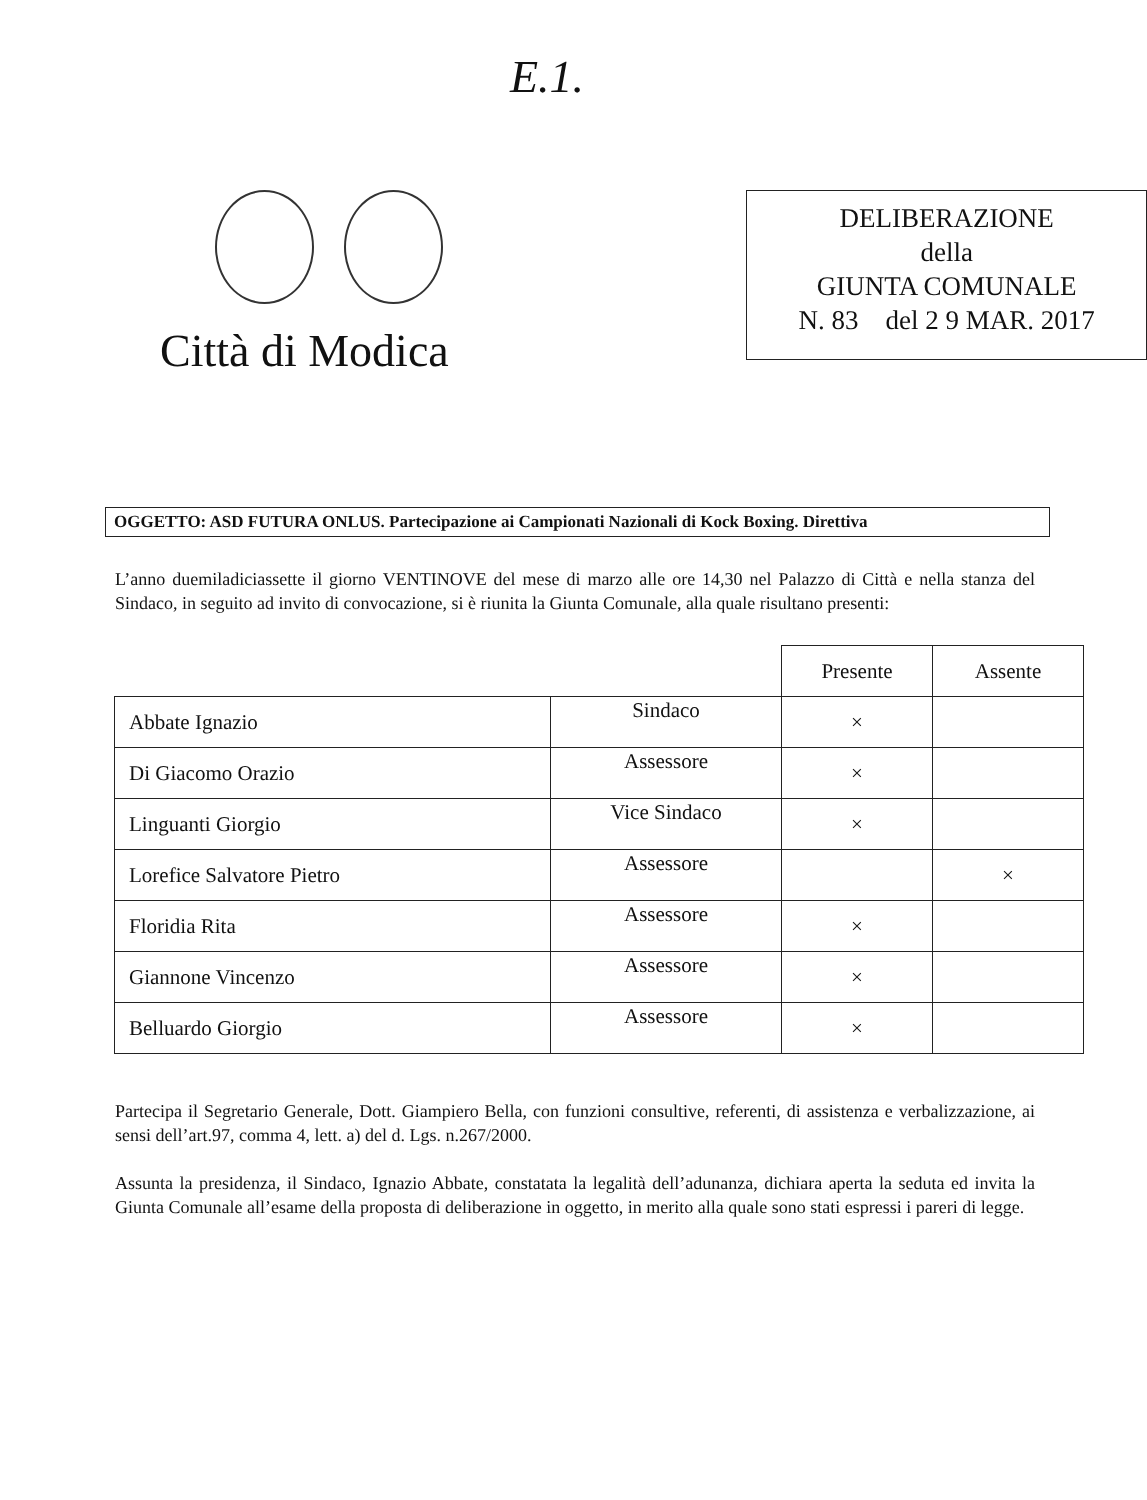E.1.
Città di Modica
DELIBERAZIONE
della
GIUNTA COMUNALE
N. 83 del 2 9 MAR. 2017
OGGETTO: ASD FUTURA ONLUS. Partecipazione ai Campionati Nazionali di Kock Boxing. Direttiva
L’anno duemiladiciassette il giorno VENTINOVE del mese di marzo alle ore 14,30 nel Palazzo di Città e nella stanza del Sindaco, in seguito ad invito di convocazione, si è riunita la Giunta Comunale, alla quale risultano presenti:
| | | Presente | Assente |
| --- | --- | --- | --- |
| Abbate Ignazio | Sindaco | × | |
| Di Giacomo Orazio | Assessore | × | |
| Linguanti Giorgio | Vice Sindaco | × | |
| Lorefice Salvatore Pietro | Assessore | | × |
| Floridia Rita | Assessore | × | |
| Giannone Vincenzo | Assessore | × | |
| Belluardo Giorgio | Assessore | × | |
Partecipa il Segretario Generale, Dott. Giampiero Bella, con funzioni consultive, referenti, di assistenza e verbalizzazione, ai sensi dell’art.97, comma 4, lett. a) del d. Lgs. n.267/2000.
Assunta la presidenza, il Sindaco, Ignazio Abbate, constatata la legalità dell’adunanza, dichiara aperta la seduta ed invita la Giunta Comunale all’esame della proposta di deliberazione in oggetto, in merito alla quale sono stati espressi i pareri di legge.